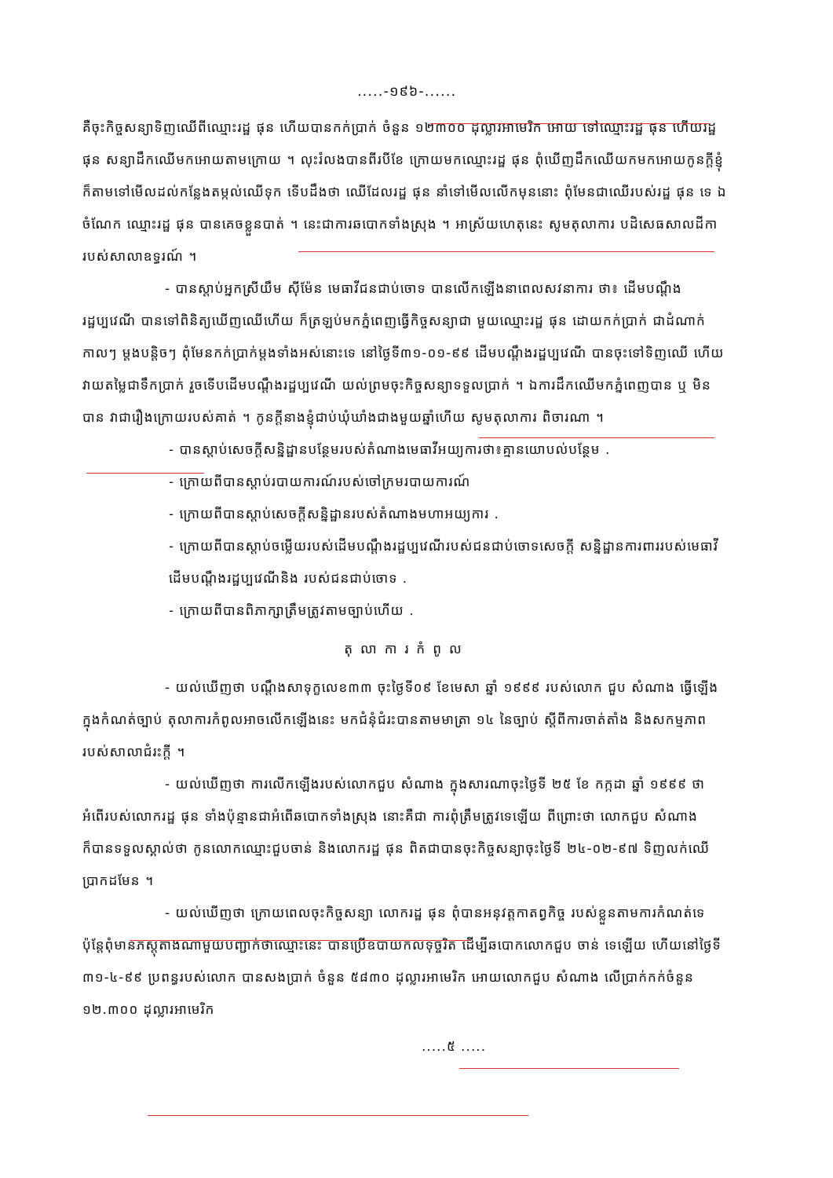.....-១៩៦-......
គឺចុះកិច្ចសន្យាទិញឈើពីឈ្មោះរដ្ឋ ផុន ហើយបានកក់ប្រាក់ ចំនួន ១២៣០០ ដុល្លារអាមេរិក អោយ ទៅឈ្មោះរដ្ឋ ផុន ហើយរដ្ឋ ផុន សន្យាដឹកឈើមកអោយតាមក្រោយ ។ លុះរំលងបានពីរបីខែ ក្រោយមកឈ្មោះរដ្ឋ ផុន ពុំឃើញដឹកឈើយកមកអោយកូនក្តីខ្ញុំក៏តាមទៅមើលដល់កន្លែងតម្កល់ឈើទុក ទើបដឹងថា ឈើដែលរដ្ឋ ផុន នាំទៅមើលលើកមុននោះ ពុំមែនជាឈើរបស់រដ្ឋ ផុន ទេ ឯចំណែក ឈ្មោះរដ្ឋ ផុន បានគេចខ្លួនបាត់ ។ នេះជាការឆបោកទាំងស្រុង ។ អាស្រ័យហេតុនេះ សូមតុលាការ បដិសេធសាលដីការបស់សាលាឧទ្ធរណ៍ ។
- បានស្តាប់អ្នកស្រីយឹម ស៊ីម៉ែន មេធាវីជនជាប់ចោទ បានលើកឡើងនាពេលសវនាការ ថា៖ ដើមបណ្តឹងរដ្ឋប្បវេណី បានទៅពិនិត្យឃើញឈើហើយ ក៏ត្រឡប់មកភ្នំពេញធ្វើកិច្ចសន្យាជា មួយឈ្មោះរដ្ឋ ផុន ដោយកក់ប្រាក់ ជាដំណាក់កាលៗ ម្តងបន្តិចៗ ពុំមែនកក់ប្រាក់ម្តងទាំងអស់នោះទេ នៅថ្ងៃទី៣១-០១-៩៩ ដើមបណ្តឹងរដ្ឋប្បវេណី បានចុះទៅទិញឈើ ហើយវាយតម្លៃជាទឹកប្រាក់ រួចទើបដើមបណ្តឹងរដ្ឋប្បវេណី យល់ព្រមចុះកិច្ចសន្យាទទួលប្រាក់ ។ ឯការដឹកឈើមកភ្នំពេញបាន ឬ មិនបាន វាជារឿងក្រោយរបស់គាត់ ។ កូនក្តីនាងខ្ញុំជាប់ឃុំឃាំងជាងមួយឆ្នាំហើយ សូមតុលាការ ពិចារណា ។
- បានស្តាប់សេចក្តីសន្និដ្ឋានបន្ថែមរបស់តំណាងមេធាវីអយ្យការថា៖គ្មានយោបល់បន្ថែម .
- ក្រោយពីបានស្តាប់របាយការណ៍របស់ចៅក្រមរបាយការណ៍
- ក្រោយពីបានស្តាប់សេចក្តីសន្និដ្ឋានរបស់តំណាងមហាអយ្យការ .
- ក្រោយពីបានស្តាប់ចម្លើយរបស់ដើមបណ្តឹងរដ្ឋប្បវេណីរបស់ជនជាប់ចោទសេចក្តី សន្និដ្ឋានការពាររបស់មេធាវីដើមបណ្តឹងរដ្ឋប្បវេណីនិង របស់ជនជាប់ចោទ .
- ក្រោយពីបានពិភាក្សាត្រឹមត្រូវតាមច្បាប់ហើយ .
តុលាការកំពូល
- យល់ឃើញថា បណ្តឹងសាទុក្ខលេខ៣៣ ចុះថ្ងៃទី០៩ ខែមេសា ឆ្នាំ ១៩៩៩ របស់លោក ជួប សំណាង ធ្វើឡើងក្នុងកំណត់ច្បាប់ តុលាការកំពូលអាចលើកឡើងនេះ មកជំនុំជំរះបានតាមមាត្រា ១៤ នៃច្បាប់ ស្តីពីការចាត់តាំង និងសកម្មភាពរបស់សាលាជំរះក្តី ។
- យល់ឃើញថា ការលើកឡើងរបស់លោកជួប សំណាង ក្នុងសារណាចុះថ្ងៃទី ២៥ ខែ កក្កដា ឆ្នាំ ១៩៩៩ ថា អំពើរបស់លោករដ្ឋ ផុន ទាំងប៉ុន្មានជាអំពើឆបោកទាំងស្រុង នោះគឺជា ការពុំត្រឹមត្រូវទេឡើយ ពីព្រោះថា លោកជួប សំណាង ក៏បានទទួលស្គាល់ថា កូនលោកឈ្មោះជួបចាន់ និងលោករដ្ឋ ផុន ពិតជាបានចុះកិច្ចសន្យាចុះថ្ងៃទី ២៤-០២-៩៧ ទិញលក់ឈើប្រាកដមែន ។
- យល់ឃើញថា ក្រោយពេលចុះកិច្ចសន្យា លោករដ្ឋ ផុន ពុំបានអនុវត្តកាតព្វកិច្ច របស់ខ្លួនតាមការកំណត់ទេ ប៉ុន្តែពុំមានភស្តុតាងណាមួយបញ្ជាក់ថាឈ្មោះនេះ បានប្រើឧបាយកលទុច្ចរិត ដើម្បីឆបោកលោកជួប ចាន់ ទេឡើយ ហើយនៅថ្ងៃទី ៣១-៤-៩៩ ប្រពន្ធរបស់លោក បានសងប្រាក់ ចំនួន ៥៨៣០ ដុល្លារអាមេរិក អោយលោកជួប សំណាង លើប្រាក់កក់ចំនួន ១២.៣០០ ដុល្លារអាមេរិក
.....៥ .....